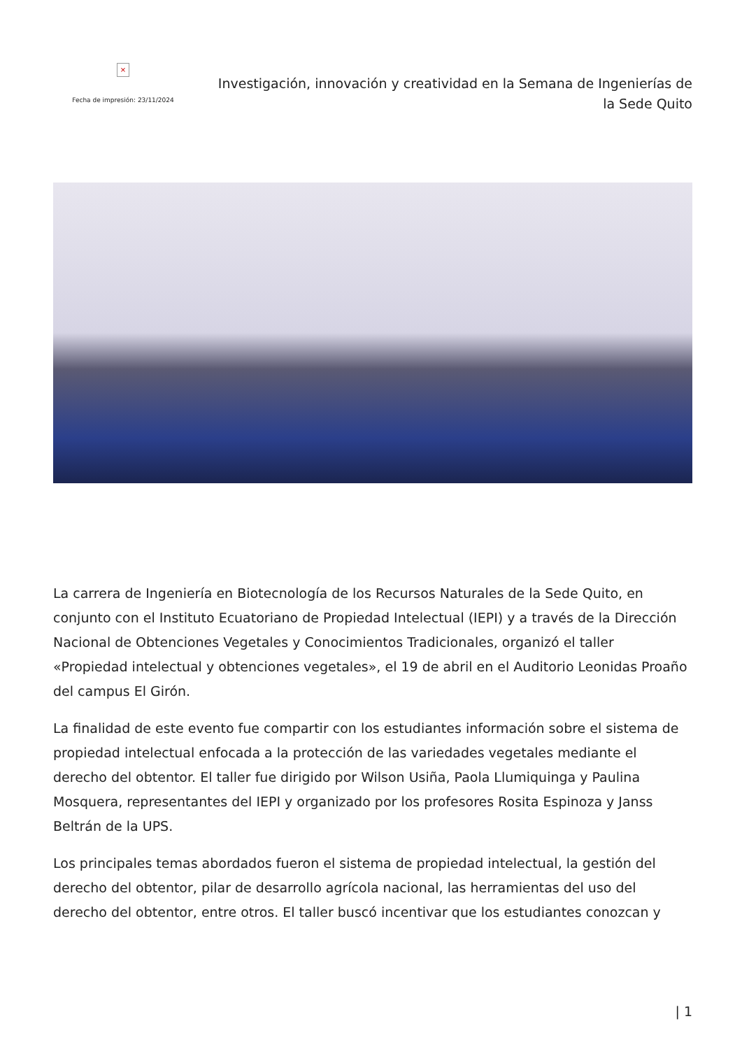×
Fecha de impresión: 23/11/2024
Investigación, innovación y creatividad en la Semana de Ingenierías de la Sede Quito
La carrera de Ingeniería en Biotecnología de los Recursos Naturales de la Sede Quito, en conjunto con el Instituto Ecuatoriano de Propiedad Intelectual (IEPI) y a través de la Dirección Nacional de Obtenciones Vegetales y Conocimientos Tradicionales, organizó el taller «Propiedad intelectual y obtenciones vegetales», el 19 de abril en el Auditorio Leonidas Proaño del campus El Girón.
La finalidad de este evento fue compartir con los estudiantes información sobre el sistema de propiedad intelectual enfocada a la protección de las variedades vegetales mediante el derecho del obtentor. El taller fue dirigido por Wilson Usiña, Paola Llumiquinga y Paulina Mosquera, representantes del IEPI y organizado por los profesores Rosita Espinoza y Janss Beltrán de la UPS.
Los principales temas abordados fueron el sistema de propiedad intelectual, la gestión del derecho del obtentor, pilar de desarrollo agrícola nacional, las herramientas del uso del derecho del obtentor, entre otros. El taller buscó incentivar que los estudiantes conozcan y
| 1